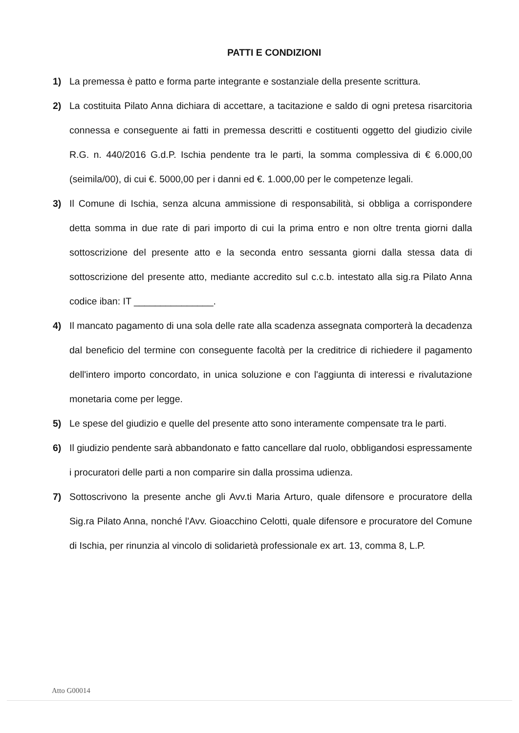PATTI E CONDIZIONI
1) La premessa è patto e forma parte integrante e sostanziale della presente scrittura.
2) La costituita Pilato Anna dichiara di accettare, a tacitazione e saldo di ogni pretesa risarcitoria connessa e conseguente ai fatti in premessa descritti e costituenti oggetto del giudizio civile R.G. n. 440/2016 G.d.P. Ischia pendente tra le parti, la somma complessiva di € 6.000,00 (seimila/00), di cui €. 5000,00 per i danni ed €. 1.000,00 per le competenze legali.
3) Il Comune di Ischia, senza alcuna ammissione di responsabilità, si obbliga a corrispondere detta somma in due rate di pari importo di cui la prima entro e non oltre trenta giorni dalla sottoscrizione del presente atto e la seconda entro sessanta giorni dalla stessa data di sottoscrizione del presente atto, mediante accredito sul c.c.b. intestato alla sig.ra Pilato Anna codice iban: IT _______________.
4) Il mancato pagamento di una sola delle rate alla scadenza assegnata comporterà la decadenza dal beneficio del termine con conseguente facoltà per la creditrice di richiedere il pagamento dell'intero importo concordato, in unica soluzione e con l'aggiunta di interessi e rivalutazione monetaria come per legge.
5) Le spese del giudizio e quelle del presente atto sono interamente compensate tra le parti.
6) Il giudizio pendente sarà abbandonato e fatto cancellare dal ruolo, obbligandosi espressamente i procuratori delle parti a non comparire sin dalla prossima udienza.
7) Sottoscrivono la presente anche gli Avv.ti Maria Arturo, quale difensore e procuratore della Sig.ra Pilato Anna, nonché l'Avv. Gioacchino Celotti, quale difensore e procuratore del Comune di Ischia, per rinunzia al vincolo di solidarietà professionale ex art. 13, comma 8, L.P.
Atto G00014